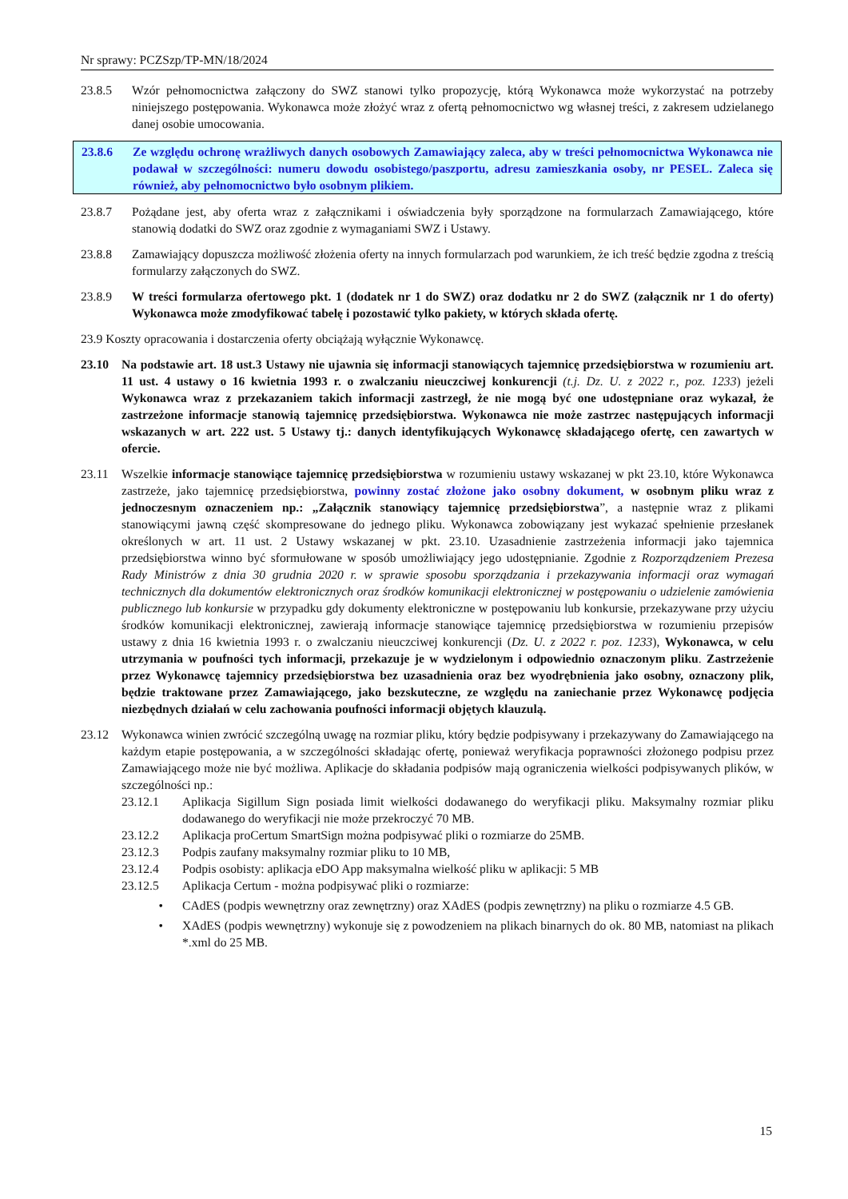Nr sprawy: PCZSzp/TP-MN/18/2024
23.8.5 Wzór pełnomocnictwa załączony do SWZ stanowi tylko propozycję, którą Wykonawca może wykorzystać na potrzeby niniejszego postępowania. Wykonawca może złożyć wraz z ofertą pełnomocnictwo wg własnej treści, z zakresem udzielanego danej osobie umocowania.
23.8.6 Ze względu ochronę wrażliwych danych osobowych Zamawiający zaleca, aby w treści pełnomocnictwa Wykonawca nie podawał w szczególności: numeru dowodu osobistego/paszportu, adresu zamieszkania osoby, nr PESEL. Zaleca się również, aby pełnomocnictwo było osobnym plikiem.
23.8.7 Pożądane jest, aby oferta wraz z załącznikami i oświadczenia były sporządzone na formularzach Zamawiającego, które stanowią dodatki do SWZ oraz zgodnie z wymaganiami SWZ i Ustawy.
23.8.8 Zamawiający dopuszcza możliwość złożenia oferty na innych formularzach pod warunkiem, że ich treść będzie zgodna z treścią formularzy załączonych do SWZ.
23.8.9 W treści formularza ofertowego pkt. 1 (dodatek nr 1 do SWZ) oraz dodatku nr 2 do SWZ (załącznik nr 1 do oferty) Wykonawca może zmodyfikować tabelę i pozostawić tylko pakiety, w których składa ofertę.
23.9 Koszty opracowania i dostarczenia oferty obciążają wyłącznie Wykonawcę.
23.10 Na podstawie art. 18 ust.3 Ustawy nie ujawnia się informacji stanowiących tajemnicę przedsiębiorstwa w rozumieniu art. 11 ust. 4 ustawy o 16 kwietnia 1993 r. o zwalczaniu nieuczciwej konkurencji (t.j. Dz. U. z 2022 r., poz. 1233) jeżeli Wykonawca wraz z przekazaniem takich informacji zastrzegł, że nie mogą być one udostępniane oraz wykazał, że zastrzeżone informacje stanowią tajemnicę przedsiębiorstwa. Wykonawca nie może zastrzec następujących informacji wskazanych w art. 222 ust. 5 Ustawy tj.: danych identyfikujących Wykonawcę składającego ofertę, cen zawartych w ofercie.
23.11 Wszelkie informacje stanowiące tajemnicę przedsiębiorstwa w rozumieniu ustawy wskazanej w pkt 23.10, które Wykonawca zastrzeże, jako tajemnicę przedsiębiorstwa, powinny zostać złożone jako osobny dokument, w osobnym pliku wraz z jednoczesnym oznaczeniem np.: „Załącznik stanowiący tajemnicę przedsiębiorstwa”, a następnie wraz z plikami stanowiącymi jawną część skompresowane do jednego pliku. Wykonawca zobowiązany jest wykazać spełnienie przesłanek określonych w art. 11 ust. 2 Ustawy wskazanej w pkt. 23.10. Uzasadnienie zastrzeżenia informacji jako tajemnica przedsiębiorstwa winno być sformułowane w sposób umożliwiający jego udostępnianie. Zgodnie z Rozporządzeniem Prezesa Rady Ministrów z dnia 30 grudnia 2020 r. w sprawie sposobu sporządzania i przekazywania informacji oraz wymagań technicznych dla dokumentów elektronicznych oraz środków komunikacji elektronicznej w postępowaniu o udzielenie zamówienia publicznego lub konkursie w przypadku gdy dokumenty elektroniczne w postępowaniu lub konkursie, przekazywane przy użyciu środków komunikacji elektronicznej, zawierają informacje stanowiące tajemnicę przedsiębiorstwa w rozumieniu przepisów ustawy z dnia 16 kwietnia 1993 r. o zwalczaniu nieuczciwej konkurencji (Dz. U. z 2022 r. poz. 1233), Wykonawca, w celu utrzymania w poufności tych informacji, przekazuje je w wydzielonym i odpowiednio oznaczonym pliku. Zastrzeżenie przez Wykonawcę tajemnicy przedsiębiorstwa bez uzasadnienia oraz bez wyodrębnienia jako osobny, oznaczony plik, będzie traktowane przez Zamawiającego, jako bezskuteczne, ze względu na zaniechanie przez Wykonawcę podjęcia niezbędnych działań w celu zachowania poufności informacji objętych klauzulą.
23.12 Wykonawca winien zwrócić szczególną uwagę na rozmiar pliku, który będzie podpisywany i przekazywany do Zamawiającego na każdym etapie postępowania, a w szczególności składając ofertę, ponieważ weryfikacja poprawności złożonego podpisu przez Zamawiającego może nie być możliwa. Aplikacje do składania podpisów mają ograniczenia wielkości podpisywanych plików, w szczególności np.:
23.12.1 Aplikacja Sigillum Sign posiada limit wielkości dodawanego do weryfikacji pliku. Maksymalny rozmiar pliku dodawanego do weryfikacji nie może przekroczyć 70 MB.
23.12.2 Aplikacja proCertum SmartSign można podpisywać pliki o rozmiarze do 25MB.
23.12.3 Podpis zaufany maksymalny rozmiar pliku to 10 MB,
23.12.4 Podpis osobisty: aplikacja eDO App maksymalna wielkość pliku w aplikacji: 5 MB
23.12.5 Aplikacja Certum - można podpisywać pliki o rozmiarze:
• CAdES (podpis wewnętrzny oraz zewnętrzny) oraz XAdES (podpis zewnętrzny) na pliku o rozmiarze 4.5 GB.
• XAdES (podpis wewnętrzny) wykonuje się z powodzeniem na plikach binarnych do ok. 80 MB, natomiast na plikach *.xml do 25 MB.
15